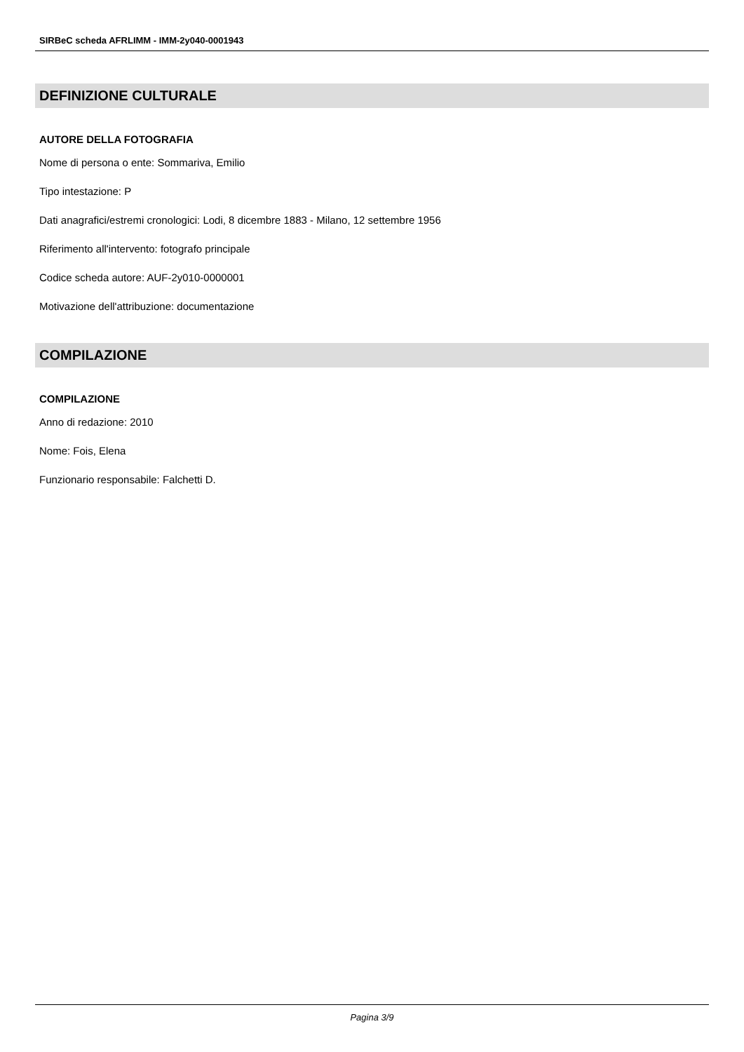SIRBeC scheda AFRLIMM - IMM-2y040-0001943
DEFINIZIONE CULTURALE
AUTORE DELLA FOTOGRAFIA
Nome di persona o ente: Sommariva, Emilio
Tipo intestazione: P
Dati anagrafici/estremi cronologici: Lodi, 8 dicembre 1883 - Milano, 12 settembre 1956
Riferimento all'intervento: fotografo principale
Codice scheda autore: AUF-2y010-0000001
Motivazione dell'attribuzione: documentazione
COMPILAZIONE
COMPILAZIONE
Anno di redazione: 2010
Nome: Fois, Elena
Funzionario responsabile: Falchetti D.
Pagina 3/9